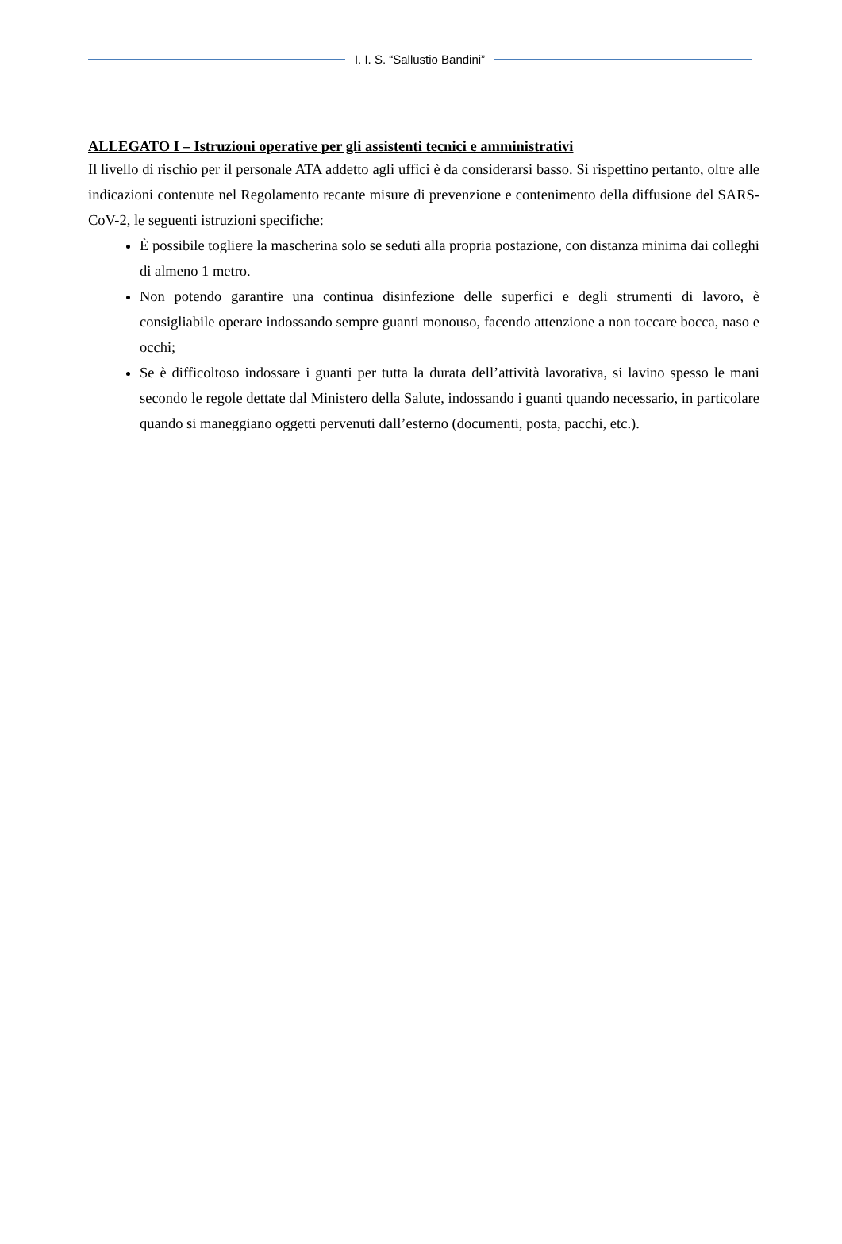I. I. S. “Sallustio Bandini”
ALLEGATO I – Istruzioni operative per gli assistenti tecnici e amministrativi
Il livello di rischio per il personale ATA addetto agli uffici è da considerarsi basso. Si rispettino pertanto, oltre alle indicazioni contenute nel Regolamento recante misure di prevenzione e contenimento della diffusione del SARS-CoV-2, le seguenti istruzioni specifiche:
È possibile togliere la mascherina solo se seduti alla propria postazione, con distanza minima dai colleghi di almeno 1 metro.
Non potendo garantire una continua disinfezione delle superfici e degli strumenti di lavoro, è consigliabile operare indossando sempre guanti monouso, facendo attenzione a non toccare bocca, naso e occhi;
Se è difficoltoso indossare i guanti per tutta la durata dell’attività lavorativa, si lavino spesso le mani secondo le regole dettate dal Ministero della Salute, indossando i guanti quando necessario, in particolare quando si maneggiano oggetti pervenuti dall’esterno (documenti, posta, pacchi, etc.).